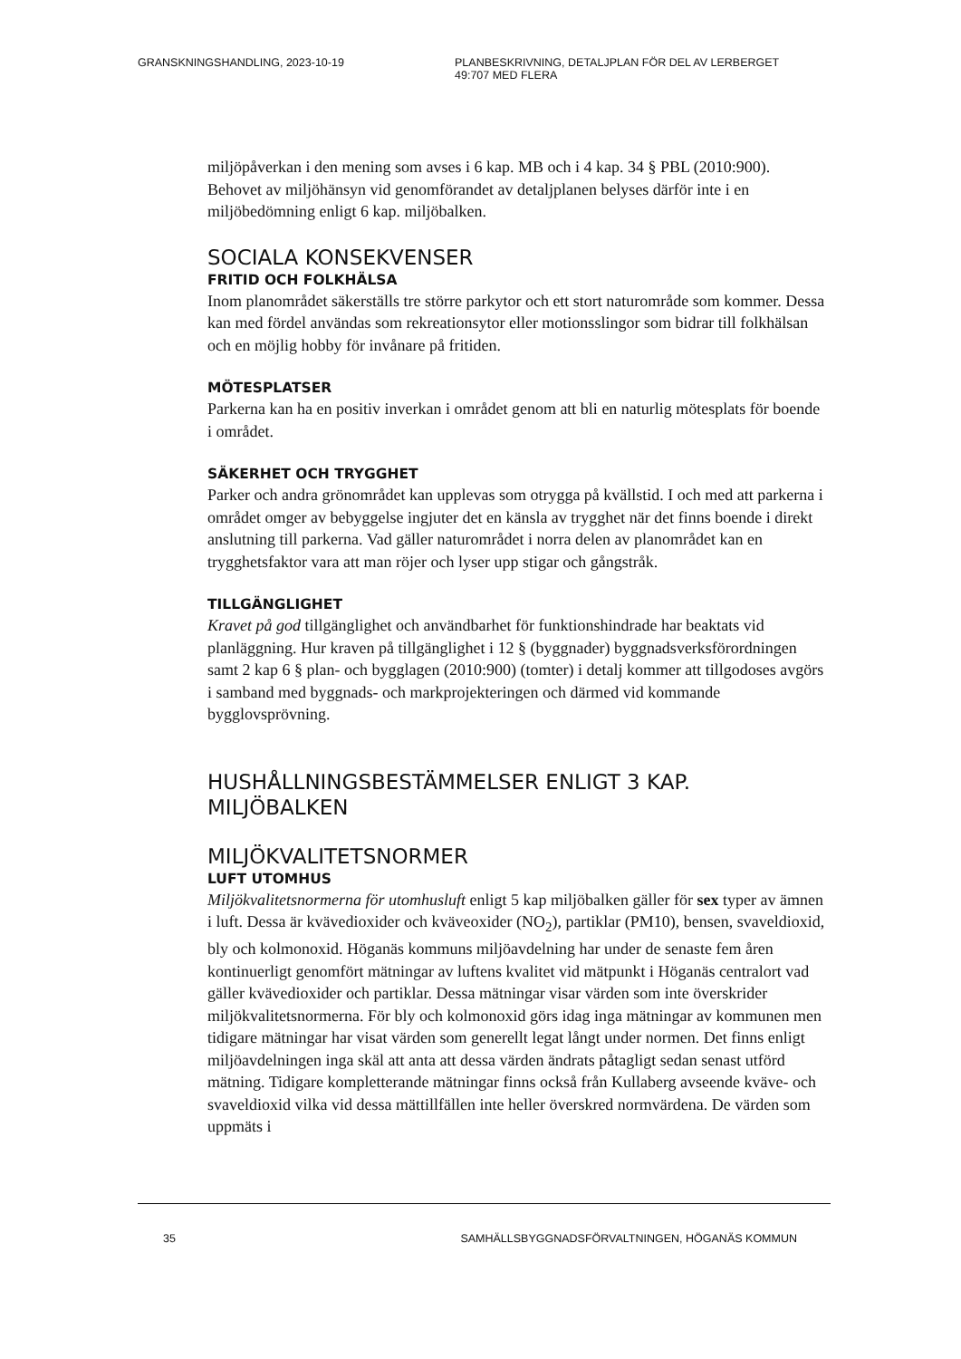GRANSKNINGSHANDLING, 2023-10-19 PLANBESKRIVNING, DETALJPLAN FÖR DEL AV LERBERGET
49:707 MED FLERA
miljöpåverkan i den mening som avses i 6 kap. MB och i 4 kap. 34 § PBL (2010:900). Behovet av miljöhänsyn vid genomförandet av detaljplanen belyses därför inte i en miljöbedömning enligt 6 kap. miljöbalken.
SOCIALA KONSEKVENSER
FRITID OCH FOLKHÄLSA
Inom planområdet säkerställs tre större parkytor och ett stort naturområde som kommer. Dessa kan med fördel användas som rekreationsytor eller motionsslingor som bidrar till folkhälsan och en möjlig hobby för invånare på fritiden.
MÖTESPLATSER
Parkerna kan ha en positiv inverkan i området genom att bli en naturlig mötesplats för boende i området.
SÄKERHET OCH TRYGGHET
Parker och andra grönområdet kan upplevas som otrygga på kvällstid. I och med att parkerna i området omger av bebyggelse ingjuter det en känsla av trygghet när det finns boende i direkt anslutning till parkerna. Vad gäller naturområdet i norra delen av planområdet kan en trygghetsfaktor vara att man röjer och lyser upp stigar och gångstråk.
TILLGÄNGLIGHET
Kravet på god tillgänglighet och användbarhet för funktionshindrade har beaktats vid planläggning. Hur kraven på tillgänglighet i 12 § (byggnader) byggnadsverksförordningen samt 2 kap 6 § plan- och bygglagen (2010:900) (tomter) i detalj kommer att tillgodoses avgörs i samband med byggnads- och markprojekteringen och därmed vid kommande bygglovsprövning.
HUSHÅLLNINGSBESTÄMMELSER ENLIGT 3 KAP. MILJÖBALKEN
MILJÖKVALITETSNORMER
LUFT UTOMHUS
Miljökvalitetsnormerna för utomhusluft enligt 5 kap miljöbalken gäller för sex typer av ämnen i luft. Dessa är kvävedioxider och kväveoxider (NO<sub>2</sub>), partiklar (PM10), bensen, svaveldioxid, bly och kolmonoxid. Höganäs kommuns miljöavdelning har under de senaste fem åren kontinuerligt genomfört mätningar av luftens kvalitet vid mätpunkt i Höganäs centralort vad gäller kvävedioxider och partiklar. Dessa mätningar visar värden som inte överskrider miljökvalitetsnormerna. För bly och kolmonoxid görs idag inga mätningar av kommunen men tidigare mätningar har visat värden som generellt legat långt under normen. Det finns enligt miljöavdelningen inga skäl att anta att dessa värden ändrats påtagligt sedan senast utförd mätning. Tidigare kompletterande mätningar finns också från Kullaberg avseende kväve- och svaveldioxid vilka vid dessa mättillfällen inte heller överskred normvärdena. De värden som uppmäts i
35 SAMHÄLLSBYGGNADSFÖRVALTNINGEN, HÖGANÄS KOMMUN